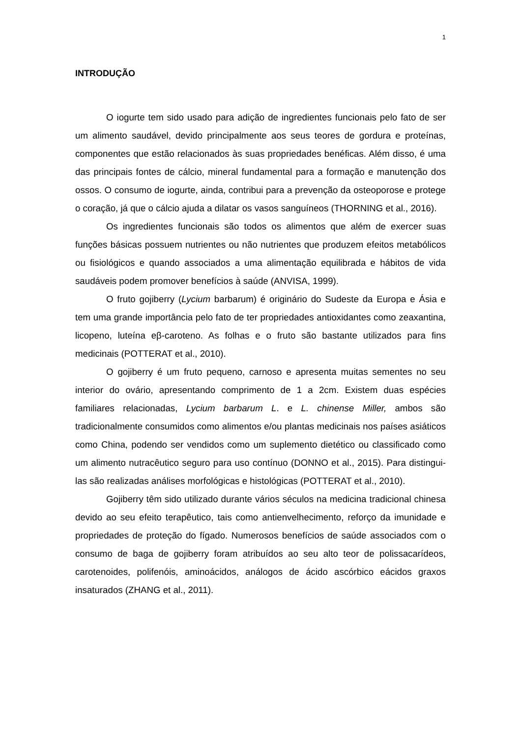1
INTRODUÇÃO
O iogurte tem sido usado para adição de ingredientes funcionais pelo fato de ser um alimento saudável, devido principalmente aos seus teores de gordura e proteínas, componentes que estão relacionados às suas propriedades benéficas. Além disso, é uma das principais fontes de cálcio, mineral fundamental para a formação e manutenção dos ossos. O consumo de iogurte, ainda, contribui para a prevenção da osteoporose e protege o coração, já que o cálcio ajuda a dilatar os vasos sanguíneos (THORNING et al., 2016).
Os ingredientes funcionais são todos os alimentos que além de exercer suas funções básicas possuem nutrientes ou não nutrientes que produzem efeitos metabólicos ou fisiológicos e quando associados a uma alimentação equilibrada e hábitos de vida saudáveis podem promover benefícios à saúde (ANVISA, 1999).
O fruto gojiberry (Lycium barbarum) é originário do Sudeste da Europa e Ásia e tem uma grande importância pelo fato de ter propriedades antioxidantes como zeaxantina, licopeno, luteína eβ-caroteno. As folhas e o fruto são bastante utilizados para fins medicinais (POTTERAT et al., 2010).
O gojiberry é um fruto pequeno, carnoso e apresenta muitas sementes no seu interior do ovário, apresentando comprimento de 1 a 2cm. Existem duas espécies familiares relacionadas, Lycium barbarum L. e L. chinense Miller, ambos são tradicionalmente consumidos como alimentos e/ou plantas medicinais nos países asiáticos como China, podendo ser vendidos como um suplemento dietético ou classificado como um alimento nutracêutico seguro para uso contínuo (DONNO et al., 2015). Para distingui-las são realizadas análises morfológicas e histológicas (POTTERAT et al., 2010).
Gojiberry têm sido utilizado durante vários séculos na medicina tradicional chinesa devido ao seu efeito terapêutico, tais como antienvelhecimento, reforço da imunidade e propriedades de proteção do fígado. Numerosos benefícios de saúde associados com o consumo de baga de gojiberry foram atribuídos ao seu alto teor de polissacarídeos, carotenoides, polifenóis, aminoácidos, análogos de ácido ascórbico eácidos graxos insaturados (ZHANG et al., 2011).